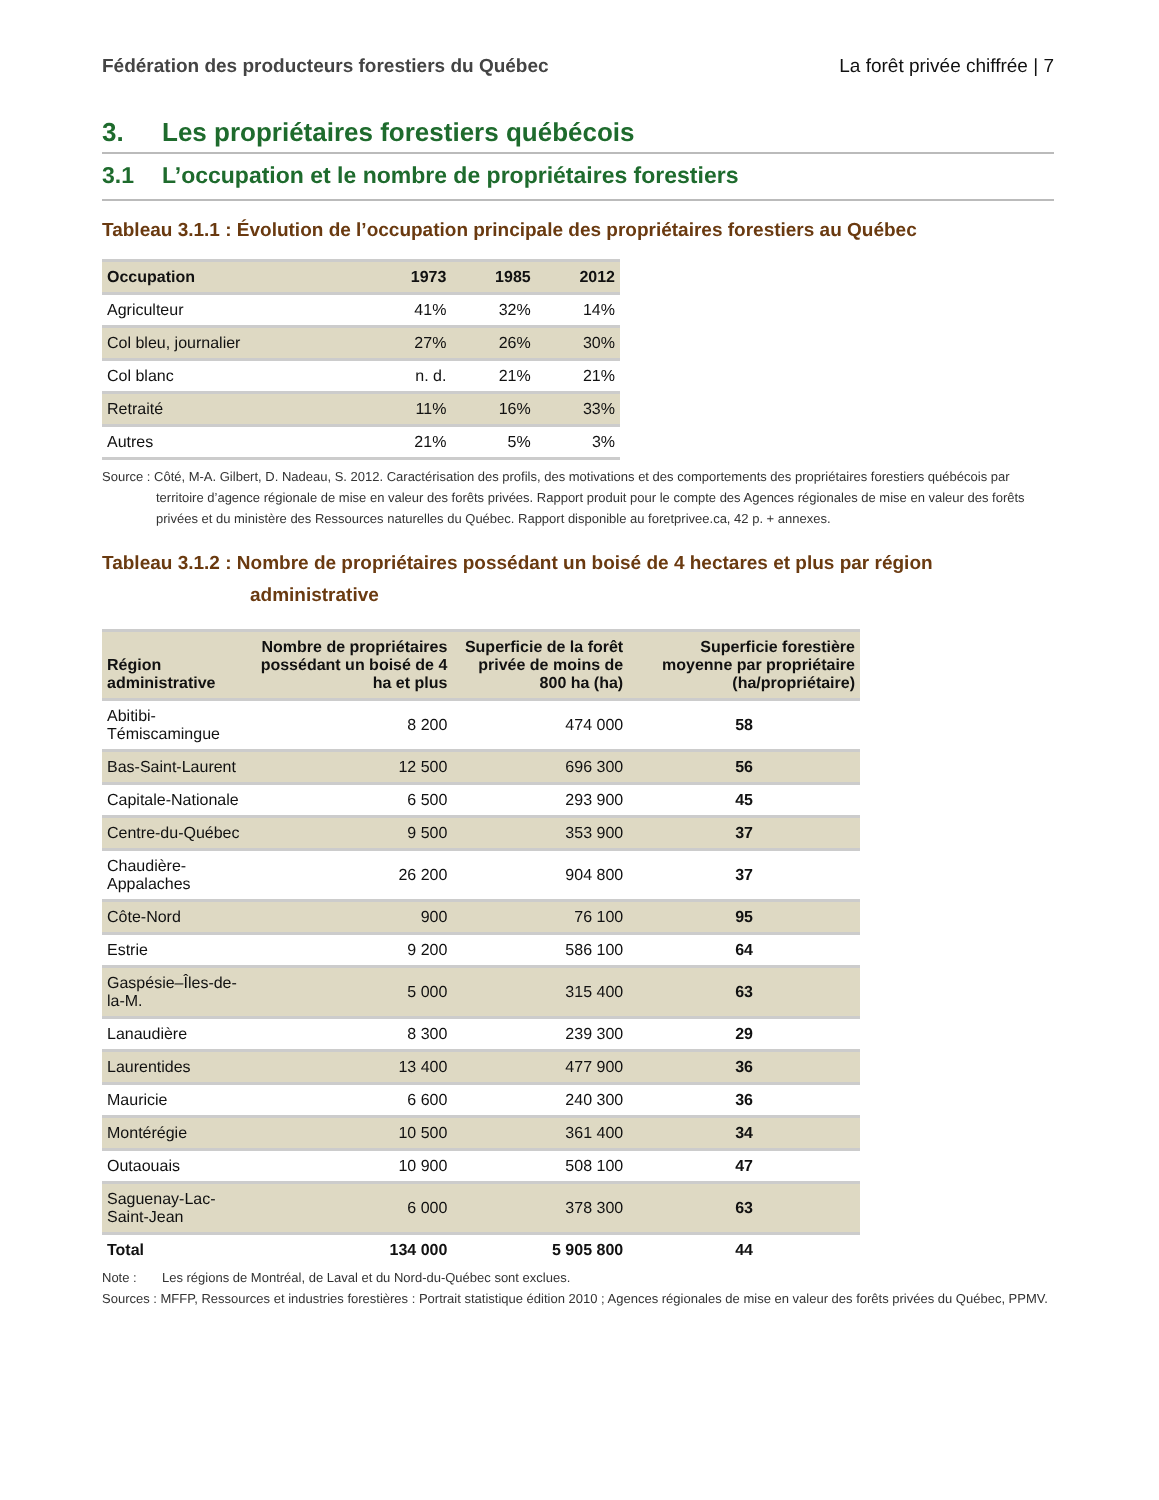Fédération des producteurs forestiers du Québec La forêt privée chiffrée | 7
3. Les propriétaires forestiers québécois
3.1 L’occupation et le nombre de propriétaires forestiers
Tableau 3.1.1 : Évolution de l’occupation principale des propriétaires forestiers au Québec
| Occupation | 1973 | 1985 | 2012 |
| --- | --- | --- | --- |
| Agriculteur | 41% | 32% | 14% |
| Col bleu, journalier | 27% | 26% | 30% |
| Col blanc | n. d. | 21% | 21% |
| Retraité | 11% | 16% | 33% |
| Autres | 21% | 5% | 3% |
Source : Côté, M-A. Gilbert, D. Nadeau, S. 2012. Caractérisation des profils, des motivations et des comportements des propriétaires forestiers québécois par territoire d’agence régionale de mise en valeur des forêts privées. Rapport produit pour le compte des Agences régionales de mise en valeur des forêts privées et du ministère des Ressources naturelles du Québec. Rapport disponible au foretprivee.ca, 42 p. + annexes.
Tableau 3.1.2 : Nombre de propriétaires possédant un boisé de 4 hectares et plus par région administrative
| Région administrative | Nombre de propriétaires possédant un boisé de 4 ha et plus | Superficie de la forêt privée de moins de 800 ha (ha) | Superficie forestière moyenne par propriétaire (ha/propriétaire) |
| --- | --- | --- | --- |
| Abitibi-Témiscamingue | 8 200 | 474 000 | 58 |
| Bas-Saint-Laurent | 12 500 | 696 300 | 56 |
| Capitale-Nationale | 6 500 | 293 900 | 45 |
| Centre-du-Québec | 9 500 | 353 900 | 37 |
| Chaudière-Appalaches | 26 200 | 904 800 | 37 |
| Côte-Nord | 900 | 76 100 | 95 |
| Estrie | 9 200 | 586 100 | 64 |
| Gaspésie–Îles-de-la-M. | 5 000 | 315 400 | 63 |
| Lanaudière | 8 300 | 239 300 | 29 |
| Laurentides | 13 400 | 477 900 | 36 |
| Mauricie | 6 600 | 240 300 | 36 |
| Montérégie | 10 500 | 361 400 | 34 |
| Outaouais | 10 900 | 508 100 | 47 |
| Saguenay-Lac-Saint-Jean | 6 000 | 378 300 | 63 |
| Total | 134 000 | 5 905 800 | 44 |
Note : Les régions de Montréal, de Laval et du Nord-du-Québec sont exclues.
Sources : MFFP, Ressources et industries forestières : Portrait statistique édition 2010 ; Agences régionales de mise en valeur des forêts privées du Québec, PPMV.